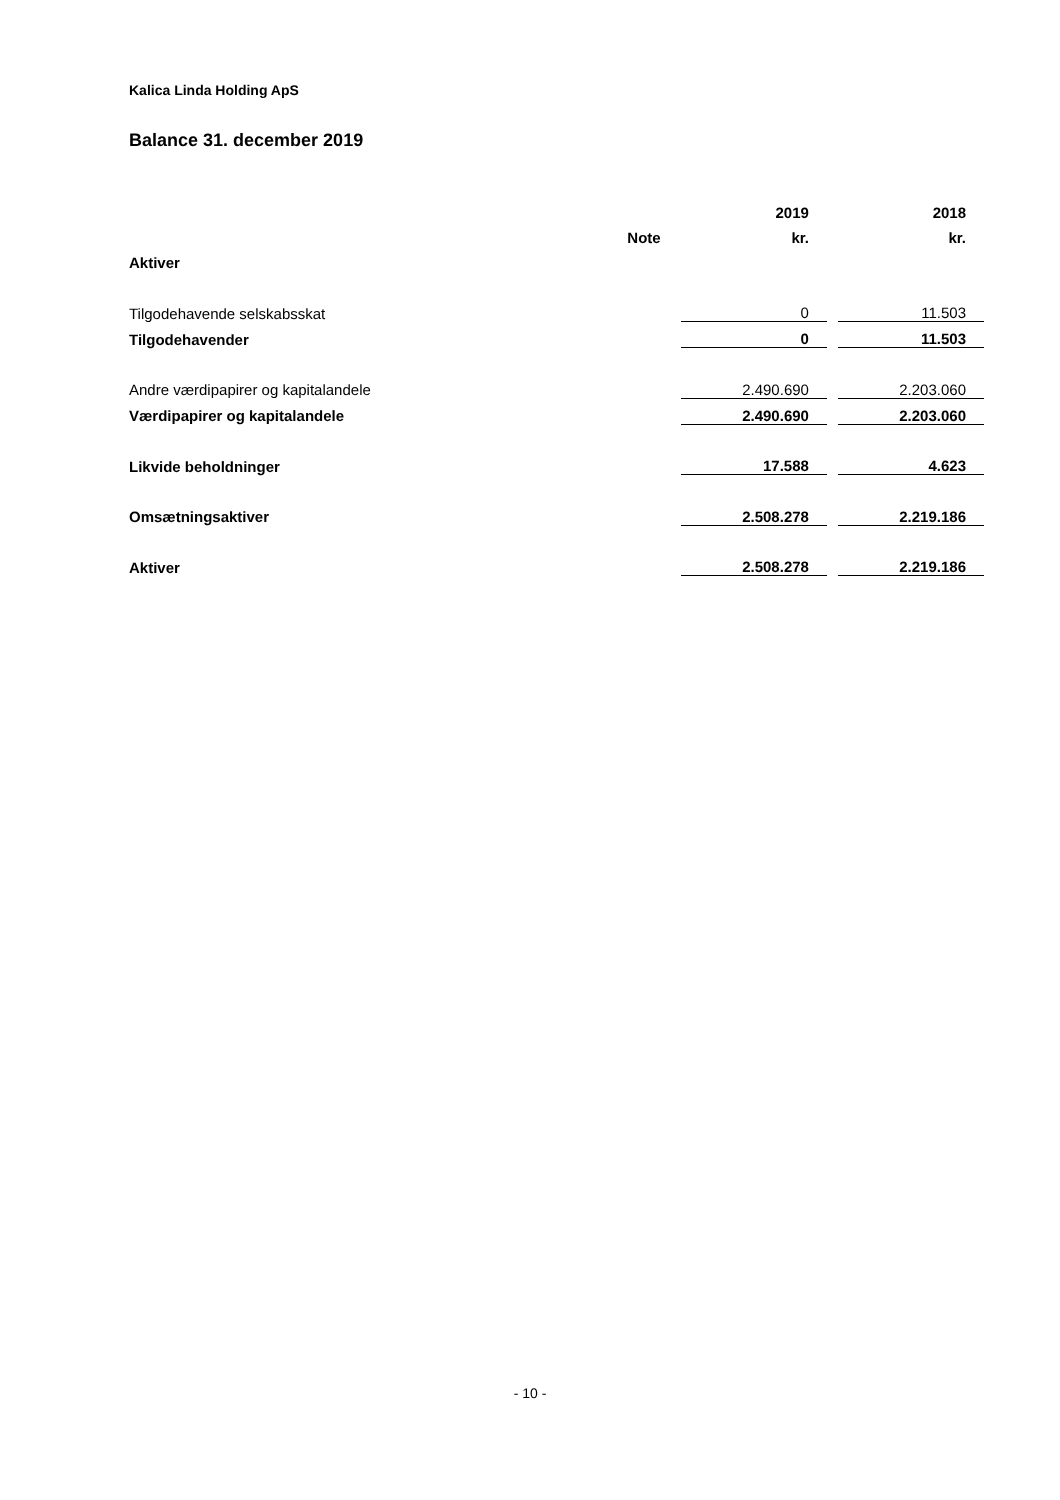Kalica Linda Holding ApS
Balance 31. december 2019
| | | 2019 | | 2018 |
| --- | --- | --- | --- | --- |
| | Note | kr. | | kr. |
| Aktiver | | | | |
| Tilgodehavende selskabsskat | | 0 | | 11.503 |
| Tilgodehavender | | 0 | | 11.503 |
| Andre værdipapirer og kapitalandele | | 2.490.690 | | 2.203.060 |
| Værdipapirer og kapitalandele | | 2.490.690 | | 2.203.060 |
| Likvide beholdninger | | 17.588 | | 4.623 |
| Omsætningsaktiver | | 2.508.278 | | 2.219.186 |
| Aktiver | | 2.508.278 | | 2.219.186 |
- 10 -